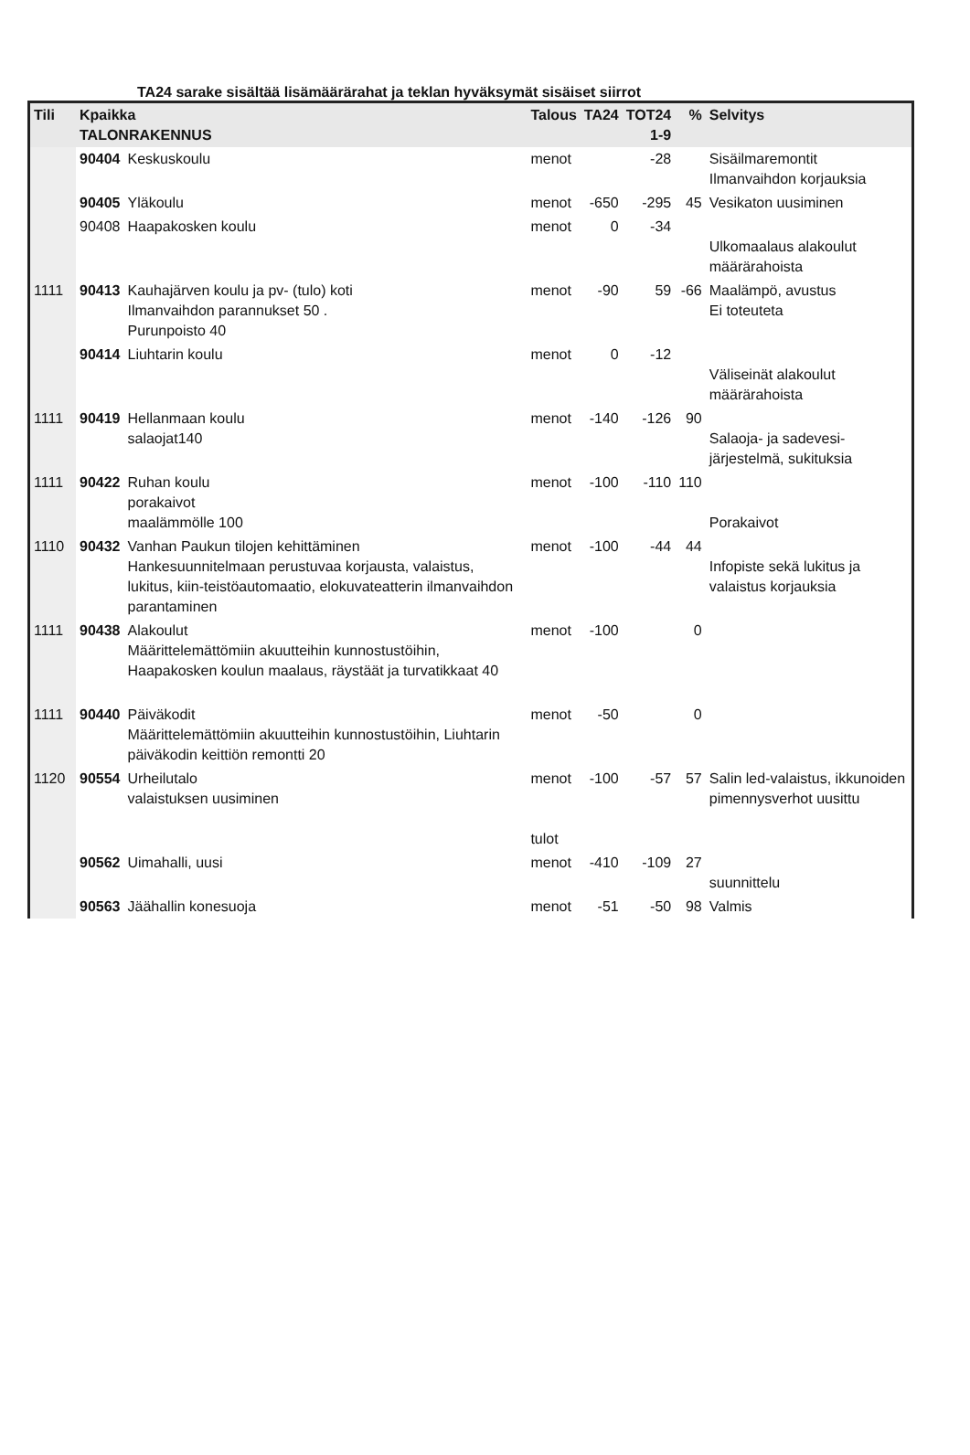TA24 sarake sisältää lisämäärärahat ja teklan hyväksymät sisäiset siirrot
| Tili | Kpaikka TALONRAKENNUS | | Talous | TA24 | TOT24 1-9 | % | Selvitys |
| --- | --- | --- | --- | --- | --- | --- | --- |
| | 90404 | Keskuskoulu | menot | | -28 | | Sisäilmaremontit Ilmanvaihdon korjauksia |
| | 90405 | Yläkoulu | menot | -650 | -295 | 45 | Vesikaton uusiminen |
| | 90408 | Haapakosken koulu | menot | 0 | -34 | | Ulkomaalaus alakoulut määrärahoista |
| 1111 | 90413 | Kauhajärven koulu ja pv- (tulo) koti Ilmanvaihdon parannukset 50 . Purunpoisto 40 | menot | -90 | 59 | -66 | Maalämpö, avustus Ei toteuteta |
| | 90414 | Liuhtarin koulu | menot | 0 | -12 | | Väliseinät alakoulut määrärahoista |
| 1111 | 90419 | Hellanmaan koulu salaojat140 | menot | -140 | -126 | 90 | Salaoja- ja sadevesi-järjestelmä, sukituksia |
| 1111 | 90422 | Ruhan koulu porakaivot maalämmölle 100 | menot | -100 | -110 | 110 | Porakaivot |
| 1110 | 90432 | Vanhan Paukun tilojen kehittäminen Hankesuunnitelmaan perustuvaa korjausta, valaistus, lukitus, kiin-teistöautomaatio, elokuvateatterin ilmanvaihdon parantaminen | menot | -100 | -44 | 44 | Infopiste sekä lukitus ja valaistus korjauksia |
| 1111 | 90438 | Alakoulut Määrittelemättömiin akuutteihin kunnostustöihin, Haapakosken koulun maalaus, räystäät ja turvatikkaat 40 | menot | -100 | | 0 | |
| 1111 | 90440 | Päiväkodit Määrittelemättömiin akuutteihin kunnostustöihin, Liuhtarin päiväkodin keittiön remontti 20 | menot | -50 | | 0 | |
| 1120 | 90554 | Urheilutalo valaistuksen uusiminen | menot tulot | -100 | -57 | 57 | Salin led-valaistus, ikkunoiden pimennysverhot uusittu |
| | 90562 | Uimahalli, uusi | menot | -410 | -109 | 27 | suunnittelu |
| | 90563 | Jäähallin konesuoja | menot | -51 | -50 | 98 | Valmis |